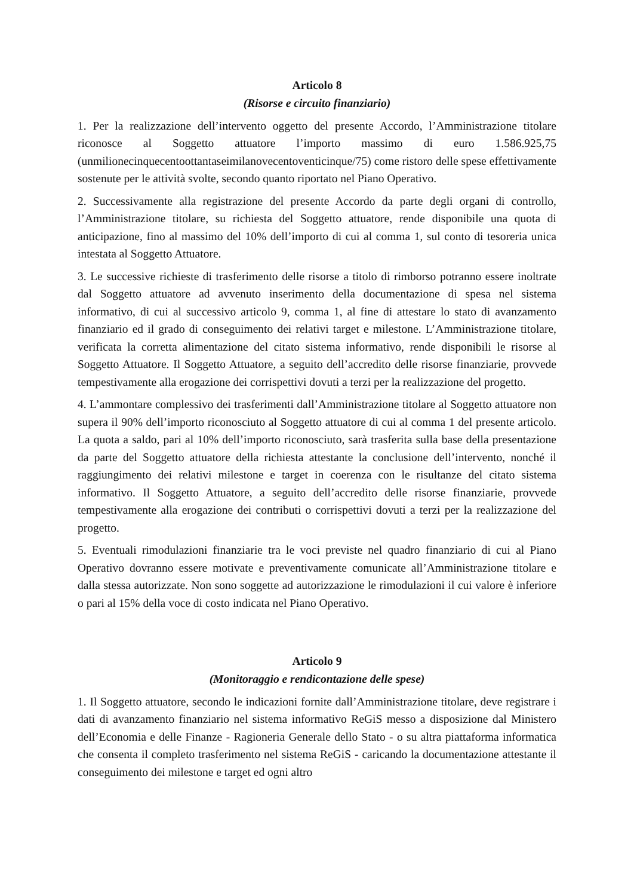Articolo 8
(Risorse e circuito finanziario)
1. Per la realizzazione dell’intervento oggetto del presente Accordo, l’Amministrazione titolare riconosce al Soggetto attuatore l’importo massimo di euro 1.586.925,75 (unmilionecinquecentoottantaseimilanovecentoventicinque/75) come ristoro delle spese effettivamente sostenute per le attività svolte, secondo quanto riportato nel Piano Operativo.
2. Successivamente alla registrazione del presente Accordo da parte degli organi di controllo, l’Amministrazione titolare, su richiesta del Soggetto attuatore, rende disponibile una quota di anticipazione, fino al massimo del 10% dell’importo di cui al comma 1, sul conto di tesoreria unica intestata al Soggetto Attuatore.
3. Le successive richieste di trasferimento delle risorse a titolo di rimborso potranno essere inoltrate dal Soggetto attuatore ad avvenuto inserimento della documentazione di spesa nel sistema informativo, di cui al successivo articolo 9, comma 1, al fine di attestare lo stato di avanzamento finanziario ed il grado di conseguimento dei relativi target e milestone. L’Amministrazione titolare, verificata la corretta alimentazione del citato sistema informativo, rende disponibili le risorse al Soggetto Attuatore. Il Soggetto Attuatore, a seguito dell’accredito delle risorse finanziarie, provvede tempestivamente alla erogazione dei corrispettivi dovuti a terzi per la realizzazione del progetto.
4. L’ammontare complessivo dei trasferimenti dall’Amministrazione titolare al Soggetto attuatore non supera il 90% dell’importo riconosciuto al Soggetto attuatore di cui al comma 1 del presente articolo. La quota a saldo, pari al 10% dell’importo riconosciuto, sarà trasferita sulla base della presentazione da parte del Soggetto attuatore della richiesta attestante la conclusione dell’intervento, nonché il raggiungimento dei relativi milestone e target in coerenza con le risultanze del citato sistema informativo. Il Soggetto Attuatore, a seguito dell’accredito delle risorse finanziarie, provvede tempestivamente alla erogazione dei contributi o corrispettivi dovuti a terzi per la realizzazione del progetto.
5. Eventuali rimodulazioni finanziarie tra le voci previste nel quadro finanziario di cui al Piano Operativo dovranno essere motivate e preventivamente comunicate all’Amministrazione titolare e dalla stessa autorizzate. Non sono soggette ad autorizzazione le rimodulazioni il cui valore è inferiore o pari al 15% della voce di costo indicata nel Piano Operativo.
Articolo 9
(Monitoraggio e rendicontazione delle spese)
1. Il Soggetto attuatore, secondo le indicazioni fornite dall’Amministrazione titolare, deve registrare i dati di avanzamento finanziario nel sistema informativo ReGiS messo a disposizione dal Ministero dell’Economia e delle Finanze - Ragioneria Generale dello Stato - o su altra piattaforma informatica che consenta il completo trasferimento nel sistema ReGiS - caricando la documentazione attestante il conseguimento dei milestone e target ed ogni altro